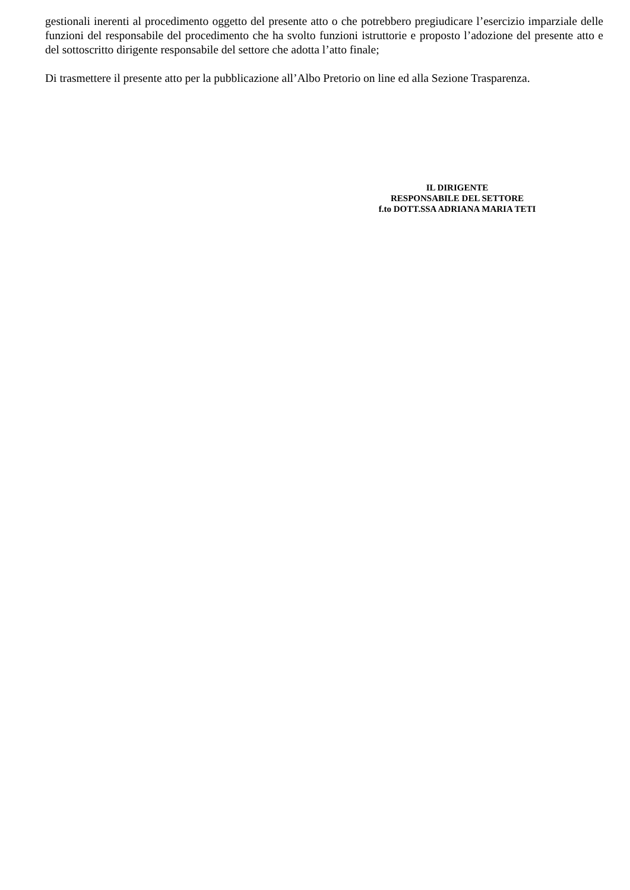gestionali inerenti al procedimento oggetto del presente atto o che potrebbero pregiudicare l’esercizio imparziale delle funzioni del responsabile del procedimento che ha svolto funzioni istruttorie e proposto l’adozione del presente atto e del sottoscritto dirigente responsabile del settore che adotta l’atto finale;
Di trasmettere il presente atto per la pubblicazione all’Albo Pretorio on line ed alla Sezione Trasparenza.
IL DIRIGENTE
RESPONSABILE DEL SETTORE
f.to DOTT.SSA ADRIANA MARIA TETI